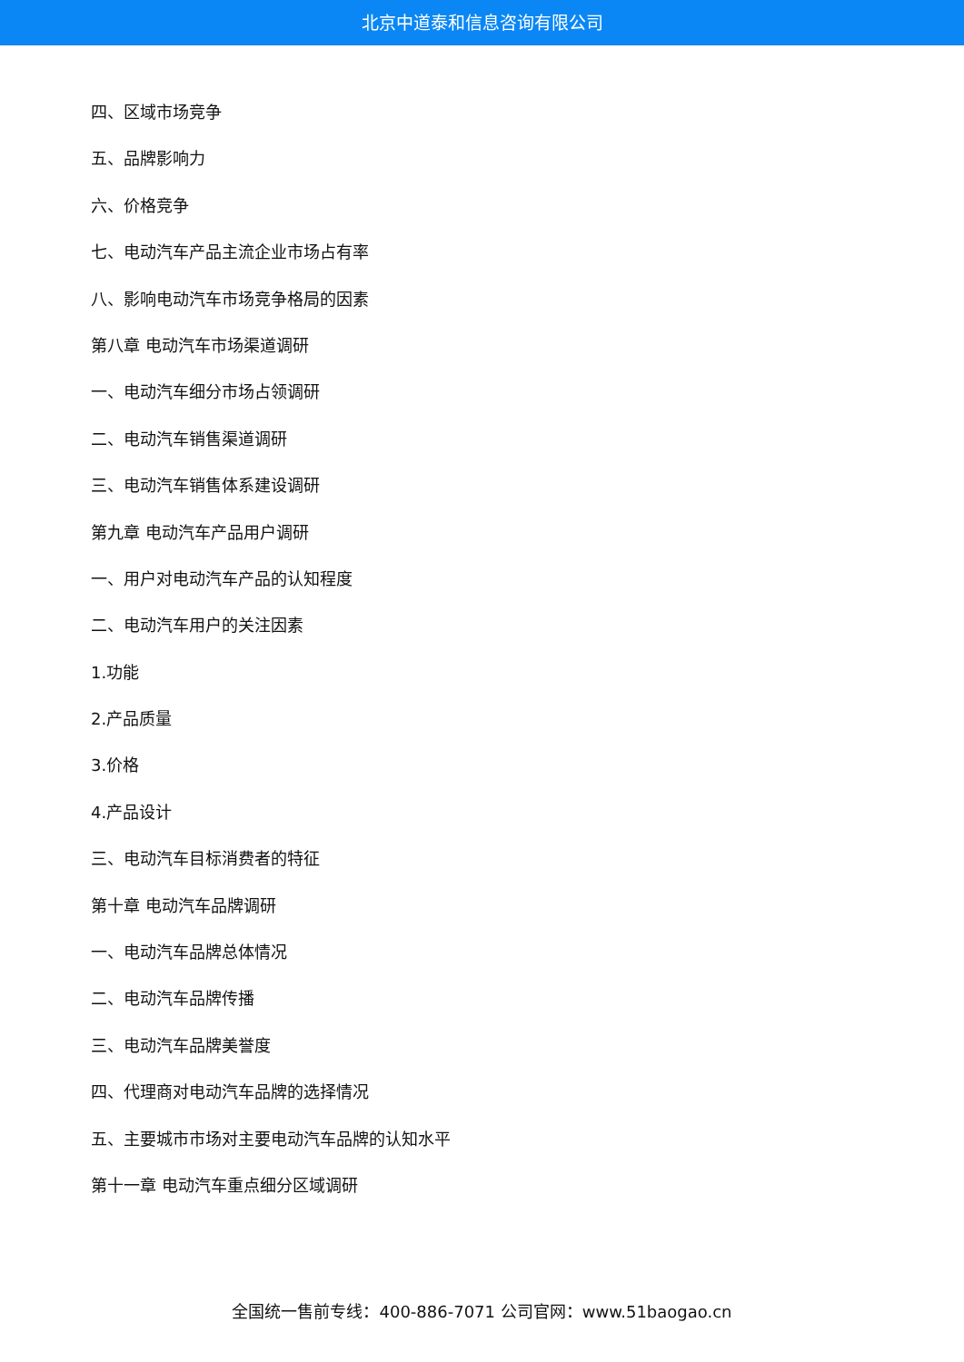北京中道泰和信息咨询有限公司
四、区域市场竞争
五、品牌影响力
六、价格竞争
七、电动汽车产品主流企业市场占有率
八、影响电动汽车市场竞争格局的因素
第八章 电动汽车市场渠道调研
一、电动汽车细分市场占领调研
二、电动汽车销售渠道调研
三、电动汽车销售体系建设调研
第九章 电动汽车产品用户调研
一、用户对电动汽车产品的认知程度
二、电动汽车用户的关注因素
1.功能
2.产品质量
3.价格
4.产品设计
三、电动汽车目标消费者的特征
第十章 电动汽车品牌调研
一、电动汽车品牌总体情况
二、电动汽车品牌传播
三、电动汽车品牌美誉度
四、代理商对电动汽车品牌的选择情况
五、主要城市市场对主要电动汽车品牌的认知水平
第十一章 电动汽车重点细分区域调研
全国统一售前专线：400-886-7071 公司官网：www.51baogao.cn